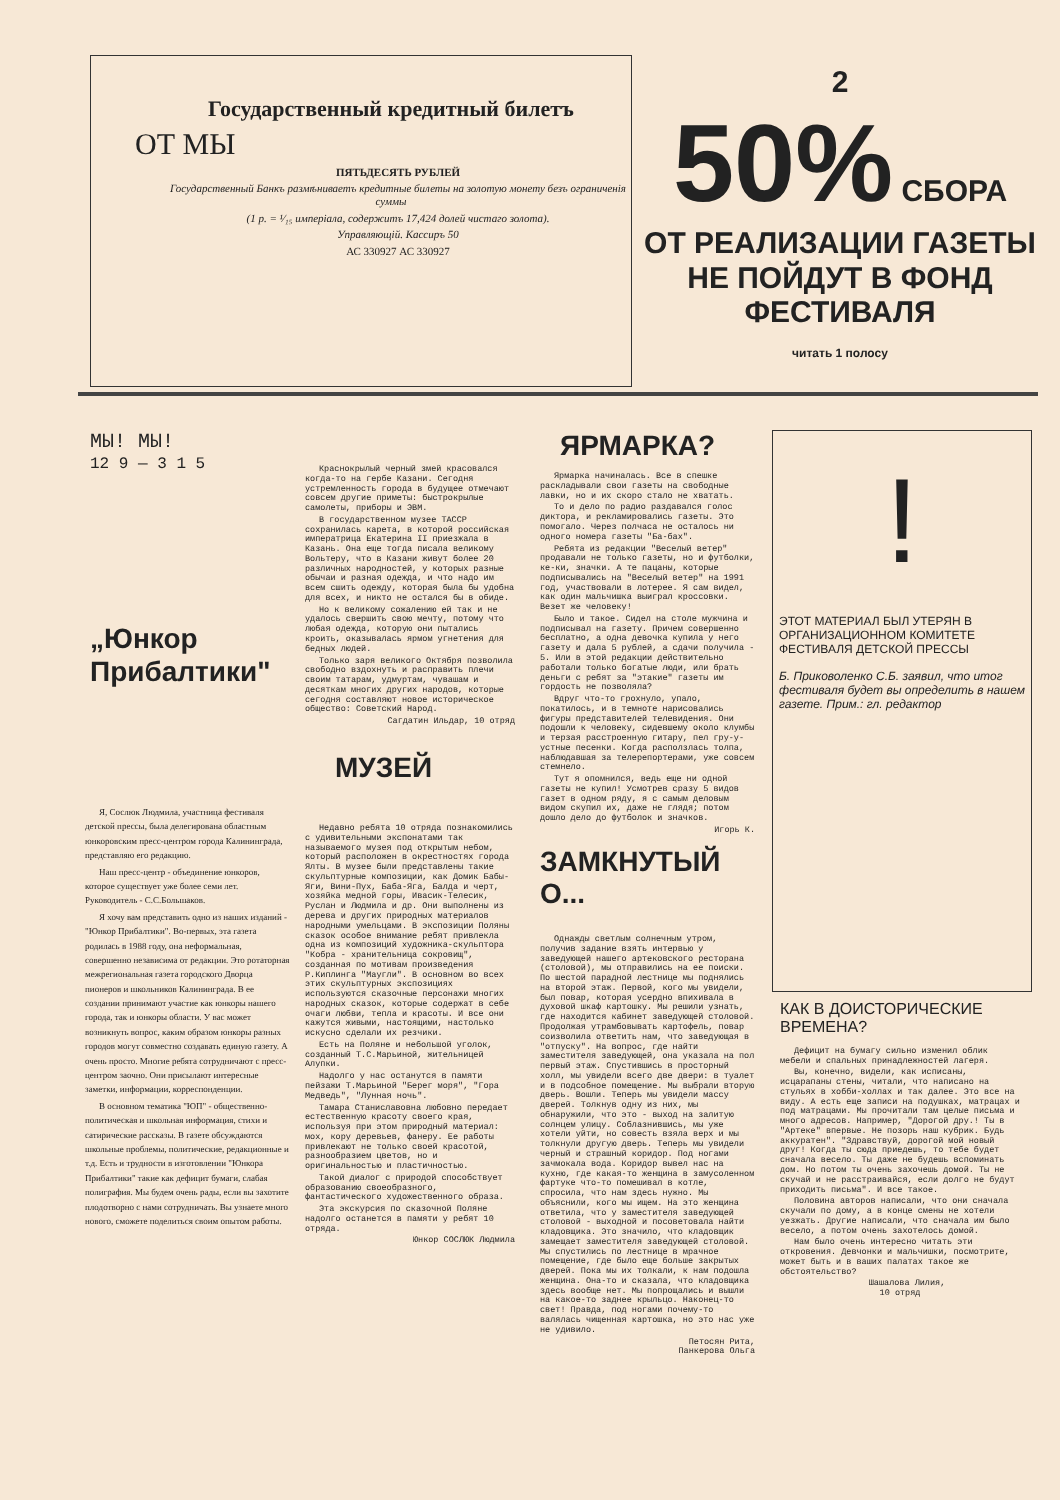Государственный кредитный билетъ
ОТ МЫ
ПЯТЬДЕСЯТЬ РУБЛЕЙ
Государственный Банкъ размѣниваетъ кредитные билеты на золотую монету безъ ограниченія суммы
(1 р. = ¹⁄₁₅ имперiала, содержитъ 17,424 долей чистаго золота).
Управляющій. Кассиръ 50
АС 330927 АС 330927
2
50% СБОРА
ОТ РЕАЛИЗАЦИИ ГАЗЕТЫ НЕ ПОЙДУТ В ФОНД ФЕСТИВАЛЯ
читать 1 полосу
МЫ! МЫ!
12 9 — 3 1 5
„Юнкор Прибалтики"
Я, Сослюк Людмила, участница фестиваля детской прессы, была делегирована областным юнкоровским пресс-центром города Калининграда, представляю его редакцию.
Наш пресс-центр - объединение юнкоров, которое существует уже более семи лет. Руководитель - С.С.Большаков.
Я хочу вам представить одно из наших изданий - "Юнкор Прибалтики". Во-первых, эта газета родилась в 1988 году, она неформальная, совершенно независима от редакции. Это ротаторная межрегиональная газета городского Дворца пионеров и школьников Калининграда. В ее создании принимают участие как юнкоры нашего города, так и юнкоры области. У вас может возникнуть вопрос, каким образом юнкоры разных городов могут совместно создавать единую газету. А очень просто. Многие ребята сотрудничают с пресс-центром заочно. Они присылают интересные заметки, информации, корреспонденции.
В основном тематика "ЮП" - общественно-политическая и школьная информация, стихи и сатирические рассказы. В газете обсуждаются школьные проблемы, политические, редакционные и т.д. Есть и трудности в изготовлении "Юнкора Прибалтики" такие как дефицит бумаги, слабая полиграфия. Мы будем очень рады, если вы захотите плодотворно с нами сотрудничать. Вы узнаете много нового, сможете поделиться своим опытом работы.
Краснокрылый черный змей красовался когда-то на гербе Казани. Сегодня устремленность города в будущее отмечают совсем другие приметы: быстрокрылые самолеты, приборы и ЭВМ.
В государственном музее ТАССР сохранилась карета, в которой российская императрица Екатерина II приезжала в Казань. Она еще тогда писала великому Вольтеру, что в Казани живут более 20 различных народностей, у которых разные обычаи и разная одежда, и что надо им всем сшить одежду, которая была бы удобна для всех, и никто не остался бы в обиде.
Но к великому сожалению ей так и не удалось свершить свою мечту, потому что любая одежда, которую они пытались кроить, оказывалась ярмом угнетения для бедных людей.
Только заря великого Октября позволила свободно вздохнуть и расправить плечи своим татарам, удмуртам, чувашам и десяткам многих других народов, которые сегодня составляют новое историческое общество: Советский Народ.
Сагдатин Ильдар, 10 отряд
МУЗЕЙ
Недавно ребята 10 отряда познакомились с удивительными экспонатами так называемого музея под открытым небом, который расположен в окрестностях города Ялты. В музее были представлены такие скульптурные композиции, как Домик Бабы-Яги, Вини-Пух, Баба-Яга, Балда и черт, хозяйка медной горы, Ивасик-Телесик, Руслан и Людмила и др. Они выполнены из дерева и других природных материалов народными умельцами. В экспозиции Поляны сказок особое внимание ребят привлекла одна из композиций художника-скульптора "Кобра - хранительница сокровищ", созданная по мотивам произведения Р.Киплинга "Маугли". В основном во всех этих скульптурных экспозициях используются сказочные персонажи многих народных сказок, которые содержат в себе очаги любви, тепла и красоты. И все они кажутся живыми, настоящими, настолько искусно сделали их резчики.
Есть на Поляне и небольшой уголок, созданный Т.С.Марьиной, жительницей Алупки.
Надолго у нас останутся в памяти пейзажи Т.Марьиной "Берег моря", "Гора Медведь", "Лунная ночь".
Тамара Станиславовна любовно передает естественную красоту своего края, используя при этом природный материал: мох, кору деревьев, фанеру. Ее работы привлекают не только своей красотой, разнообразием цветов, но и оригинальностью и пластичностью.
Такой диалог с природой способствует образованию своеобразного, фантастического художественного образа.
Эта экскурсия по сказочной Поляне надолго останется в памяти у ребят 10 отряда.
Юнкор СОСЛЮК Людмила
ЯРМАРКА?
Ярмарка начиналась. Все в спешке раскладывали свои газеты на свободные лавки, но и их скоро стало не хватать.
То и дело по радио раздавался голос диктора, и рекламировались газеты. Это помогало. Через полчаса не осталось ни одного номера газеты "Ба-бах".
Ребята из редакции "Веселый ветер" продавали не только газеты, но и футболки, ке-ки, значки. А те пацаны, которые подписывались на "Веселый ветер" на 1991 год, участвовали в лотерее. Я сам видел, как один мальчишка выиграл кроссовки. Везет же человеку!
Было и такое. Сидел на столе мужчина и подписывал на газету. Причем совершенно бесплатно, а одна девочка купила у него газету и дала 5 рублей, а сдачи получила - 5. Или в этой редакции действительно работали только богатые люди, или брать деньги с ребят за "этакие" газеты им гордость не позволяла?
Вдруг что-то грохнуло, упало, покатилось, и в темноте нарисовались фигуры представителей телевидения. Они подошли к человеку, сидевшему около клумбы и терзая расстроенную гитару, пел гру-у-устные песенки. Когда расползлась толпа, наблюдавшая за телерепортерами, уже совсем стемнело.
Тут я опомнился, ведь еще ни одной газеты не купил! Усмотрев сразу 5 видов газет в одном ряду, я с самым деловым видом скупил их, даже не глядя; потом дошло дело до футболок и значков.
Игорь К.
ЗАМКНУТЫЙ О...
Однажды светлым солнечным утром, получив задание взять интервью у заведующей нашего артековского ресторана (столовой), мы отправились на ее поиски. По шестой парадной лестнице мы поднялись на второй этаж. Первой, кого мы увидели, был повар, которая усердно впихивала в духовой шкаф картошку. Мы решили узнать, где находится кабинет заведующей столовой. Продолжая утрамбовывать картофель, повар соизволила ответить нам, что заведующая в "отпуску". На вопрос, где найти заместителя заведующей, она указала на пол первый этаж. Спустившись в просторный холл, мы увидели всего две двери: в туалет и в подсобное помещение. Мы выбрали вторую дверь. Вошли. Теперь мы увидели массу дверей. Толкнув одну из них, мы обнаружили, что это - выход на залитую солнцем улицу. Соблазнившись, мы уже хотели уйти, но совесть взяла верх и мы толкнули другую дверь. Теперь мы увидели черный и страшный коридор. Под ногами зачмокала вода. Коридор вывел нас на кухню, где какая-то женщина в замусоленном фартуке что-то помешивал в котле, спросила, что нам здесь нужно. Мы объяснили, кого мы ищем. На это женщина ответила, что у заместителя заведующей столовой - выходной и посоветовала найти кладовщика. Это значило, что кладовщик замещает заместителя заведующей столовой. Мы спустились по лестнице в мрачное помещение, где было еще больше закрытых дверей. Пока мы их толкали, к нам подошла женщина. Она-то и сказала, что кладовщика здесь вообще нет. Мы попрощались и вышли на какое-то заднее крыльцо. Наконец-то свет! Правда, под ногами почему-то валялась чищенная картошка, но это нас уже не удивило.
Петосян Рита,
Панкерова Ольга
!
ЭТОТ МАТЕРИАЛ БЫЛ УТЕРЯН В ОРГАНИЗАЦИОННОМ КОМИТЕТЕ ФЕСТИВАЛЯ ДЕТСКОЙ ПРЕССЫ
Б. Приковоленко С.Б. заявил, что итог фестиваля будет вы определить в нашем газете. Прим.: гл. редактор
КАК В ДОИСТОРИЧЕСКИЕ ВРЕМЕНА?
Дефицит на бумагу сильно изменил облик мебели и спальных принадлежностей лагеря.
Вы, конечно, видели, как исписаны, исцарапаны стены, читали, что написано на стульях в хобби-холлах и так далее. Это все на виду. А есть еще записи на подушках, матрацах и под матрацами. Мы прочитали там целые письма и много адресов. Например, "Дорогой дру.! Ты в "Артеке" впервые. Не позорь наш кубрик. Будь аккуратен". "Здравствуй, дорогой мой новый друг! Когда ты сюда приедешь, то тебе будет сначала весело. Ты даже не будешь вспоминать дом. Но потом ты очень захочешь домой. Ты не скучай и не расстраивайся, если долго не будут приходить письма". И все такое.
Половина авторов написали, что они сначала скучали по дому, а в конце смены не хотели уезжать. Другие написали, что сначала им было весело, а потом очень захотелось домой.
Нам было очень интересно читать эти откровения. Девчонки и мальчишки, посмотрите, может быть и в ваших палатах такое же обстоятельство?
Шашалова Лилия,
10 отряд